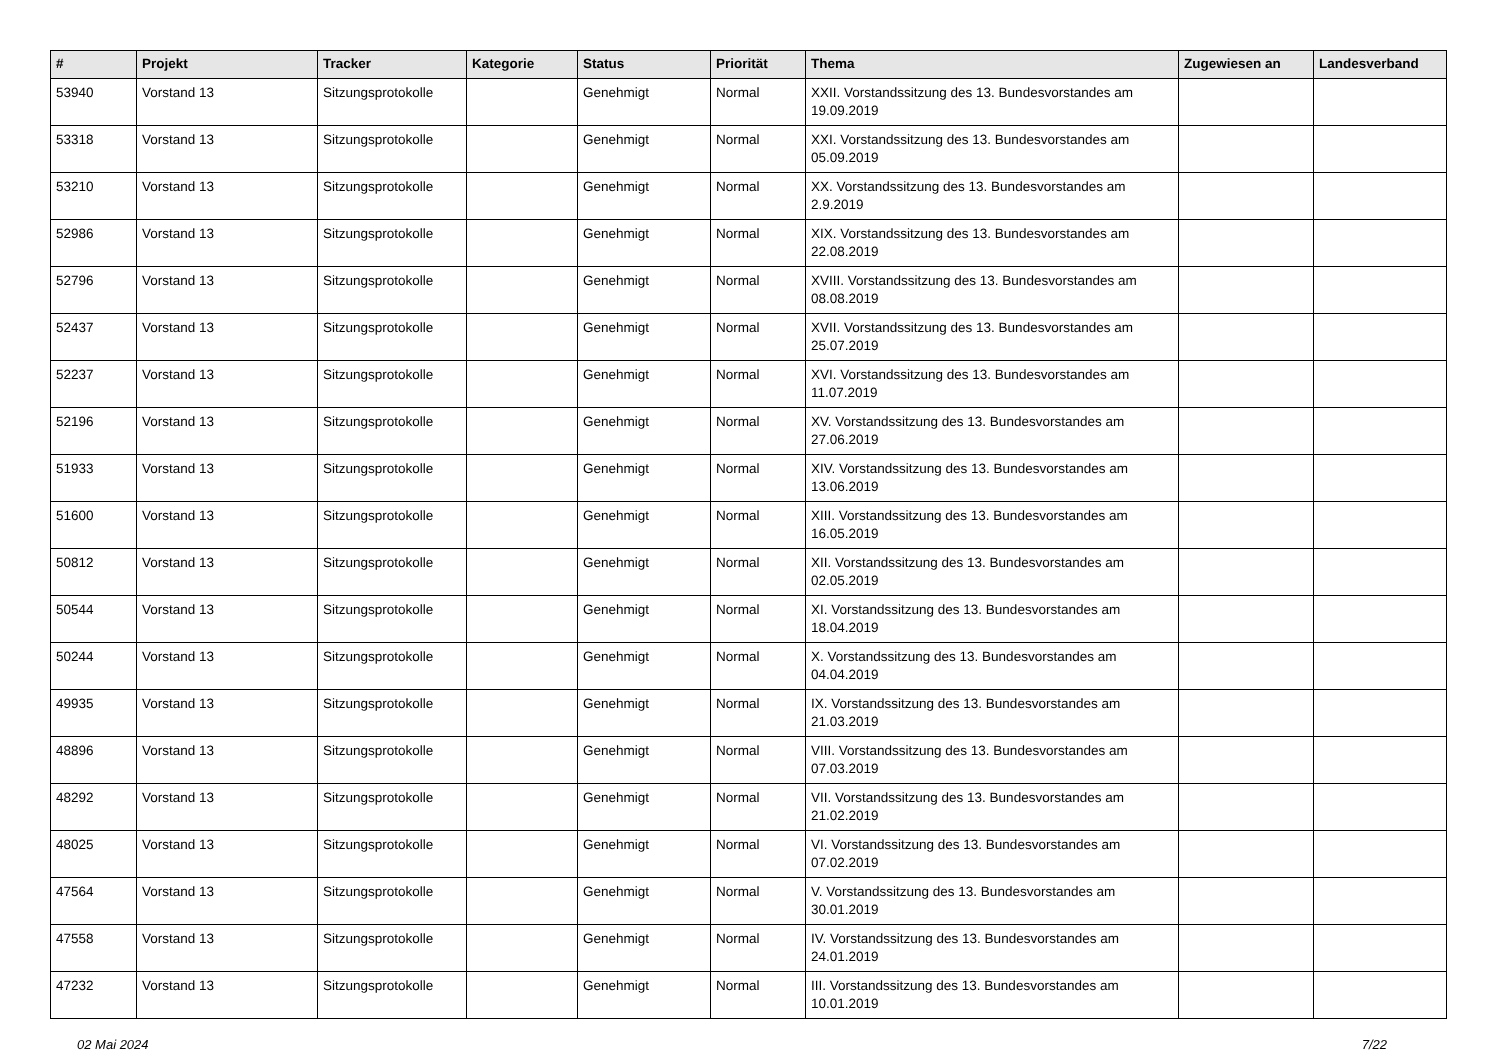| # | Projekt | Tracker | Kategorie | Status | Priorität | Thema | Zugewiesen an | Landesverband |
| --- | --- | --- | --- | --- | --- | --- | --- | --- |
| 53940 | Vorstand 13 | Sitzungsprotokolle | | Genehmigt | Normal | XXII. Vorstandssitzung des 13. Bundesvorstandes am 19.09.2019 | | |
| 53318 | Vorstand 13 | Sitzungsprotokolle | | Genehmigt | Normal | XXI. Vorstandssitzung des 13. Bundesvorstandes am 05.09.2019 | | |
| 53210 | Vorstand 13 | Sitzungsprotokolle | | Genehmigt | Normal | XX. Vorstandssitzung des 13. Bundesvorstandes am 2.9.2019 | | |
| 52986 | Vorstand 13 | Sitzungsprotokolle | | Genehmigt | Normal | XIX. Vorstandssitzung des 13. Bundesvorstandes am 22.08.2019 | | |
| 52796 | Vorstand 13 | Sitzungsprotokolle | | Genehmigt | Normal | XVIII. Vorstandssitzung des 13. Bundesvorstandes am 08.08.2019 | | |
| 52437 | Vorstand 13 | Sitzungsprotokolle | | Genehmigt | Normal | XVII. Vorstandssitzung des 13. Bundesvorstandes am 25.07.2019 | | |
| 52237 | Vorstand 13 | Sitzungsprotokolle | | Genehmigt | Normal | XVI. Vorstandssitzung des 13. Bundesvorstandes am 11.07.2019 | | |
| 52196 | Vorstand 13 | Sitzungsprotokolle | | Genehmigt | Normal | XV. Vorstandssitzung des 13. Bundesvorstandes am 27.06.2019 | | |
| 51933 | Vorstand 13 | Sitzungsprotokolle | | Genehmigt | Normal | XIV. Vorstandssitzung des 13. Bundesvorstandes am 13.06.2019 | | |
| 51600 | Vorstand 13 | Sitzungsprotokolle | | Genehmigt | Normal | XIII. Vorstandssitzung des 13. Bundesvorstandes am 16.05.2019 | | |
| 50812 | Vorstand 13 | Sitzungsprotokolle | | Genehmigt | Normal | XII. Vorstandssitzung des 13. Bundesvorstandes am 02.05.2019 | | |
| 50544 | Vorstand 13 | Sitzungsprotokolle | | Genehmigt | Normal | XI. Vorstandssitzung des 13. Bundesvorstandes am 18.04.2019 | | |
| 50244 | Vorstand 13 | Sitzungsprotokolle | | Genehmigt | Normal | X. Vorstandssitzung des 13. Bundesvorstandes am 04.04.2019 | | |
| 49935 | Vorstand 13 | Sitzungsprotokolle | | Genehmigt | Normal | IX. Vorstandssitzung des 13. Bundesvorstandes am 21.03.2019 | | |
| 48896 | Vorstand 13 | Sitzungsprotokolle | | Genehmigt | Normal | VIII. Vorstandssitzung des 13. Bundesvorstandes am 07.03.2019 | | |
| 48292 | Vorstand 13 | Sitzungsprotokolle | | Genehmigt | Normal | VII. Vorstandssitzung des 13. Bundesvorstandes am 21.02.2019 | | |
| 48025 | Vorstand 13 | Sitzungsprotokolle | | Genehmigt | Normal | VI. Vorstandssitzung des 13. Bundesvorstandes am 07.02.2019 | | |
| 47564 | Vorstand 13 | Sitzungsprotokolle | | Genehmigt | Normal | V. Vorstandssitzung des 13. Bundesvorstandes am 30.01.2019 | | |
| 47558 | Vorstand 13 | Sitzungsprotokolle | | Genehmigt | Normal | IV. Vorstandssitzung des 13. Bundesvorstandes am 24.01.2019 | | |
| 47232 | Vorstand 13 | Sitzungsprotokolle | | Genehmigt | Normal | III. Vorstandssitzung des 13. Bundesvorstandes am 10.01.2019 | | |
02 Mai 2024 7/22